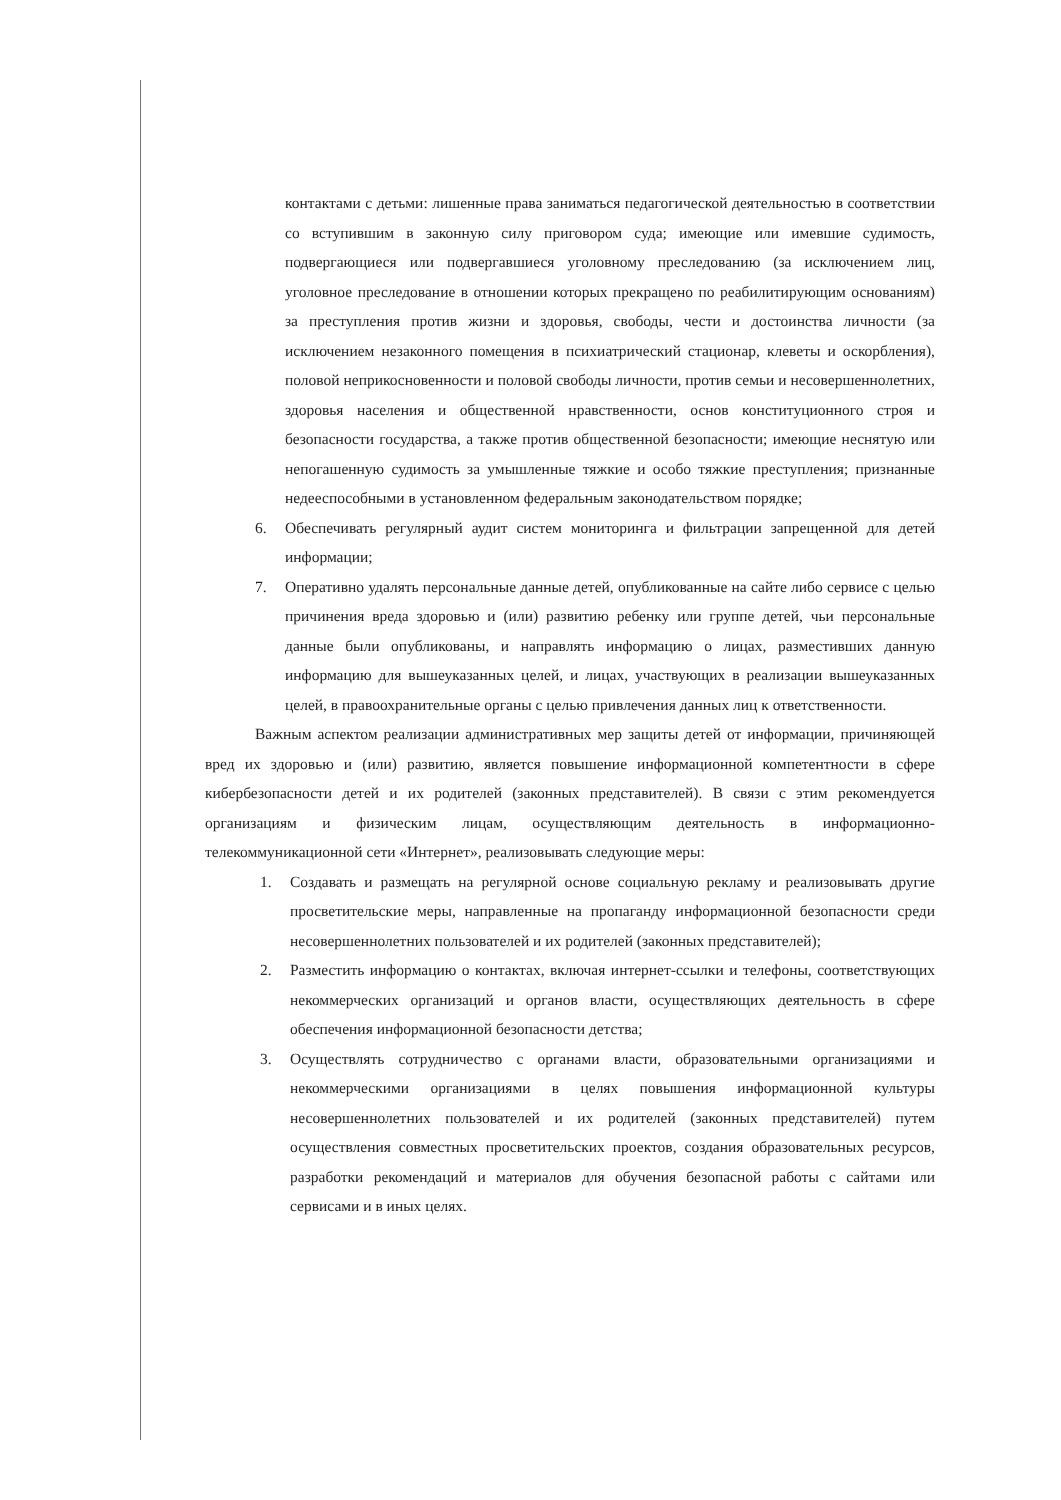контактами с детьми: лишенные права заниматься педагогической деятельностью в соответствии со вступившим в законную силу приговором суда; имеющие или имевшие судимость, подвергающиеся или подвергавшиеся уголовному преследованию (за исключением лиц, уголовное преследование в отношении которых прекращено по реабилитирующим основаниям) за преступления против жизни и здоровья, свободы, чести и достоинства личности (за исключением незаконного помещения в психиатрический стационар, клеветы и оскорбления), половой неприкосновенности и половой свободы личности, против семьи и несовершеннолетних, здоровья населения и общественной нравственности, основ конституционного строя и безопасности государства, а также против общественной безопасности; имеющие неснятую или непогашенную судимость за умышленные тяжкие и особо тяжкие преступления; признанные недееспособными в установленном федеральным законодательством порядке;
6. Обеспечивать регулярный аудит систем мониторинга и фильтрации запрещенной для детей информации;
7. Оперативно удалять персональные данные детей, опубликованные на сайте либо сервисе с целью причинения вреда здоровью и (или) развитию ребенку или группе детей, чьи персональные данные были опубликованы, и направлять информацию о лицах, разместивших данную информацию для вышеуказанных целей, и лицах, участвующих в реализации вышеуказанных целей, в правоохранительные органы с целью привлечения данных лиц к ответственности.
Важным аспектом реализации административных мер защиты детей от информации, причиняющей вред их здоровью и (или) развитию, является повышение информационной компетентности в сфере кибербезопасности детей и их родителей (законных представителей). В связи с этим рекомендуется организациям и физическим лицам, осуществляющим деятельность в информационно-телекоммуникационной сети «Интернет», реализовывать следующие меры:
1. Создавать и размещать на регулярной основе социальную рекламу и реализовывать другие просветительские меры, направленные на пропаганду информационной безопасности среди несовершеннолетних пользователей и их родителей (законных представителей);
2. Разместить информацию о контактах, включая интернет-ссылки и телефоны, соответствующих некоммерческих организаций и органов власти, осуществляющих деятельность в сфере обеспечения информационной безопасности детства;
3. Осуществлять сотрудничество с органами власти, образовательными организациями и некоммерческими организациями в целях повышения информационной культуры несовершеннолетних пользователей и их родителей (законных представителей) путем осуществления совместных просветительских проектов, создания образовательных ресурсов, разработки рекомендаций и материалов для обучения безопасной работы с сайтами или сервисами и в иных целях.